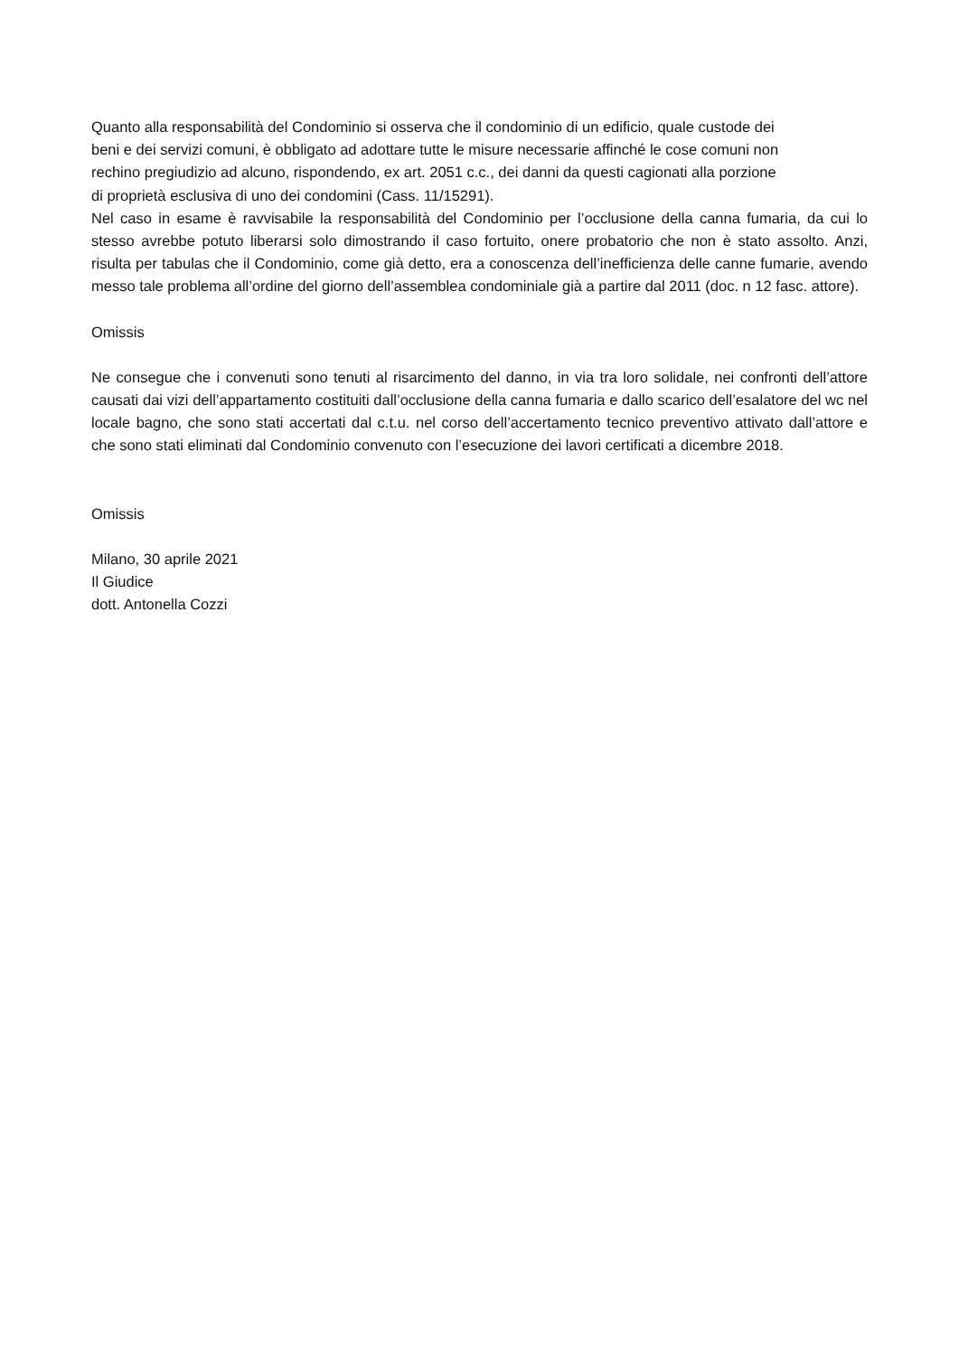Quanto alla responsabilità del Condominio si osserva che il condominio di un edificio, quale custode dei
beni e dei servizi comuni, è obbligato ad adottare tutte le misure necessarie affinché le cose comuni non
rechino pregiudizio ad alcuno, rispondendo, ex art. 2051 c.c., dei danni da questi cagionati alla porzione
di proprietà esclusiva di uno dei condomini (Cass. 11/15291).
Nel caso in esame è ravvisabile la responsabilità del Condominio per l’occlusione della canna fumaria, da cui lo stesso avrebbe potuto liberarsi solo dimostrando il caso fortuito, onere probatorio che non è stato assolto. Anzi, risulta per tabulas che il Condominio, come già detto, era a conoscenza dell’inefficienza delle canne fumarie, avendo messo tale problema all’ordine del giorno dell’assemblea condominiale già a partire dal 2011 (doc. n 12 fasc. attore).
Omissis
Ne consegue che i convenuti sono tenuti al risarcimento del danno, in via tra loro solidale, nei confronti dell’attore causati dai vizi dell’appartamento costituiti dall’occlusione della canna fumaria e dallo scarico dell’esalatore del wc nel locale bagno, che sono stati accertati dal c.t.u. nel corso dell’accertamento tecnico preventivo attivato dall’attore e che sono stati eliminati dal Condominio convenuto con l’esecuzione dei lavori certificati a dicembre 2018.
Omissis
Milano, 30 aprile 2021
Il Giudice
dott. Antonella Cozzi